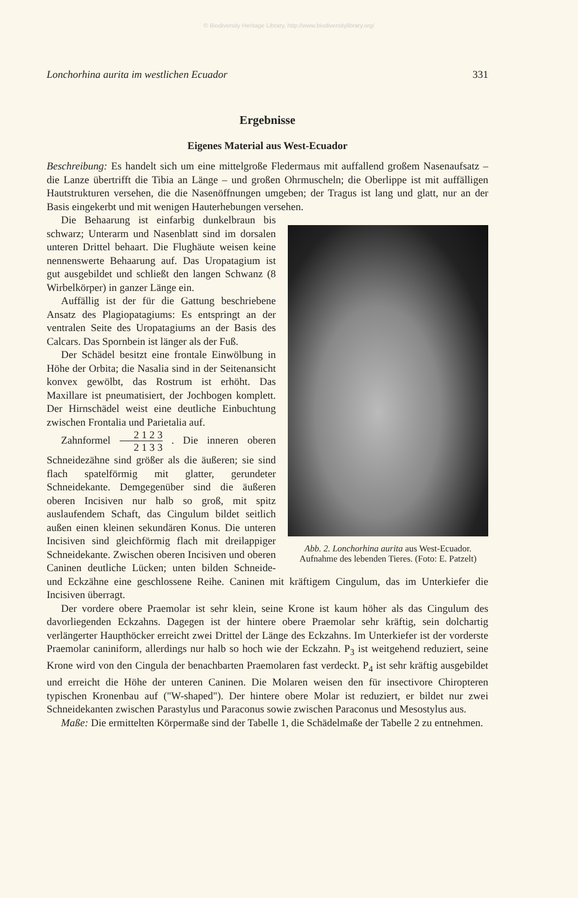© Biodiversity Heritage Library, http://www.biodiversitylibrary.org/
Lonchorhina aurita im westlichen Ecuador 331
Ergebnisse
Eigenes Material aus West-Ecuador
Beschreibung: Es handelt sich um eine mittelgroße Fledermaus mit auffallend großem Nasenaufsatz – die Lanze übertrifft die Tibia an Länge – und großen Ohrmuscheln; die Oberlippe ist mit auffälligen Hautstrukturen versehen, die die Nasenöffnungen umgeben; der Tragus ist lang und glatt, nur an der Basis eingekerbt und mit wenigen Hauterhebungen versehen.
Abb. 2. Lonchorhina aurita aus West-Ecuador. Aufnahme des lebenden Tieres. (Foto: E. Patzelt)
Die Behaarung ist einfarbig dunkelbraun bis schwarz; Unterarm und Nasenblatt sind im dorsalen unteren Drittel behaart. Die Flughäute weisen keine nennenswerte Behaarung auf. Das Uropatagium ist gut ausgebildet und schließt den langen Schwanz (8 Wirbelkörper) in ganzer Länge ein.
Auffällig ist der für die Gattung beschriebene Ansatz des Plagiopatagiums: Es entspringt an der ventralen Seite des Uropatagiums an der Basis des Calcars. Das Spornbein ist länger als der Fuß.
Der Schädel besitzt eine frontale Einwölbung in Höhe der Orbita; die Nasalia sind in der Seitenansicht konvex gewölbt, das Rostrum ist erhöht. Das Maxillare ist pneumatisiert, der Jochbogen komplett. Der Hirnschädel weist eine deutliche Einbuchtung zwischen Frontalia und Parietalia auf.
Zahnformel 2 1 2 3 2 1 3 3 . Die inneren oberen Schneidezähne sind größer als die äußeren; sie sind flach spatelförmig mit glatter, gerundeter Schneidekante. Demgegenüber sind die äußeren oberen Incisiven nur halb so groß, mit spitz auslaufendem Schaft, das Cingulum bildet seitlich außen einen kleinen sekundären Konus. Die unteren Incisiven sind gleichförmig flach mit dreilappiger Schneidekante. Zwischen oberen Incisiven und oberen Caninen deutliche Lücken; unten bilden Schneide- und Eckzähne eine geschlossene Reihe. Caninen mit kräftigem Cingulum, das im Unterkiefer die Incisiven überragt.
Der vordere obere Praemolar ist sehr klein, seine Krone ist kaum höher als das Cingulum des davorliegenden Eckzahns. Dagegen ist der hintere obere Praemolar sehr kräftig, sein dolchartig verlängerter Haupthöcker erreicht zwei Drittel der Länge des Eckzahns. Im Unterkiefer ist der vorderste Praemolar caniniform, allerdings nur halb so hoch wie der Eckzahn. P<sub>3</sub> ist weitgehend reduziert, seine Krone wird von den Cingula der benachbarten Praemolaren fast verdeckt. P<sub>4</sub> ist sehr kräftig ausgebildet und erreicht die Höhe der unteren Caninen. Die Molaren weisen den für insectivore Chiropteren typischen Kronenbau auf ("W-shaped"). Der hintere obere Molar ist reduziert, er bildet nur zwei Schneidekanten zwischen Parastylus und Paraconus sowie zwischen Paraconus und Mesostylus aus.
Maße: Die ermittelten Körpermaße sind der Tabelle 1, die Schädelmaße der Tabelle 2 zu entnehmen.